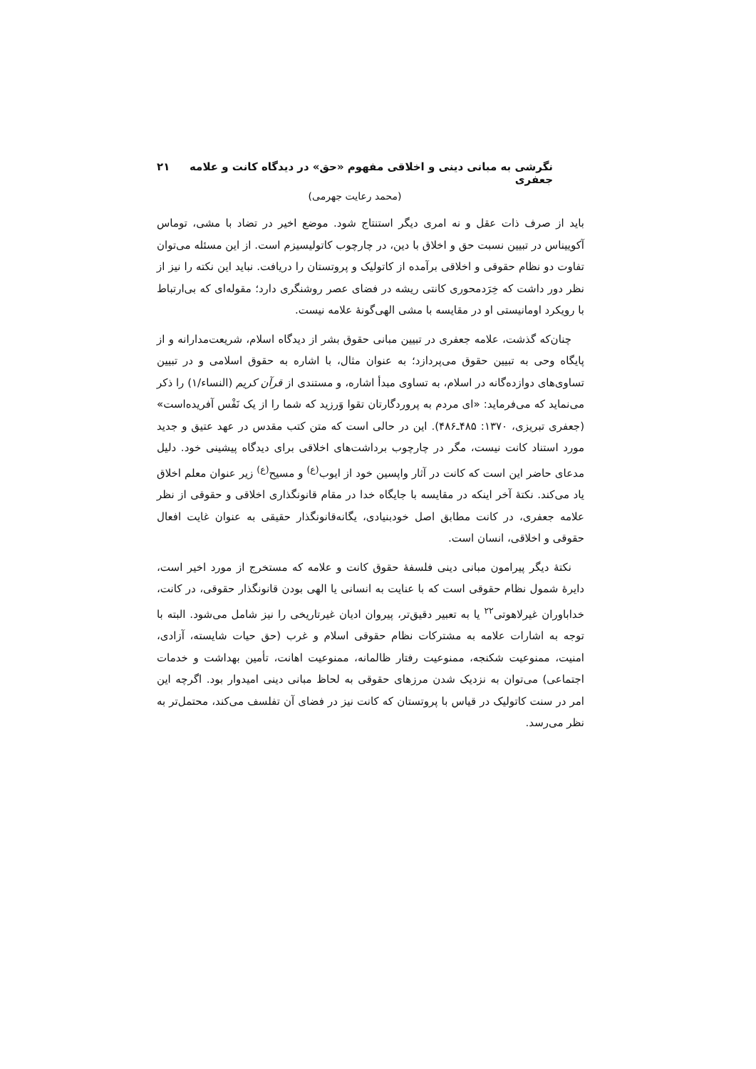نگرشی به مبانی دینی و اخلاقی مفهوم «حق» در دیدگاه کانت و علامه جعفری ۲۱
(محمد رعایت جهرمی)
باید از صرف ذات عقل و نه امری دیگر استنتاج شود. موضع اخیر در تضاد با مشی، توماس آکوییناس در تبیین نسبت حق و اخلاق با دین، در چارچوب کاتولیسیزم است. از این مسئله می‌توان تفاوت دو نظام حقوقی و اخلاقی برآمده از کاتولیک و پروتستان را دریافت. نباید این نکته را نیز از نظر دور داشت که خِرَدمحوری کانتی ریشه در فضای عصر روشنگری دارد؛ مقوله‌ای که بی‌ارتباط با رویکرد اومانیستی او در مقایسه با مشی الهی‌گونهٔ علامه نیست.
چنان‌که گذشت، علامه جعفری در تبیین مبانی حقوق بشر از دیدگاه اسلام، شریعت‌مدارانه و از پایگاه وحی به تبیین حقوق می‌پردازد؛ به عنوان مثال، با اشاره به حقوق اسلامی و در تبیین تساوی‌های دوازده‌گانه در اسلام، به تساوی مبدأ اشاره، و مستندی از قرآن کریم (النساء/۱) را ذکر می‌نماید که می‌فرماید: «ای مردم به پروردگارتان تقوا وَرزید که شما را از یک نَفْس آفریده‌است» (جعفری تبریزی، ۱۳۷۰: ۴۸۵ـ۴۸۶). این در حالی است که متن کتب مقدس در عهد عتیق و جدید مورد استناد کانت نیست، مگر در چارچوب برداشت‌های اخلاقی برای دیدگاه پیشینی خود. دلیل مدعای حاضر این است که کانت در آثار واپسین خود از ایوب<sup>(ع)</sup> و مسیح<sup>(ع)</sup> زیر عنوان معلم اخلاق یاد می‌کند. نکتهٔ آخر اینکه در مقایسه با جایگاه خدا در مقام قانونگذاری اخلاقی و حقوقی از نظر علامه جعفری، در کانت مطابق اصل خودبنیادی، یگانه‌قانونگذار حقیقی به عنوان غایت افعال حقوقی و اخلاقی، انسان است.
نکتهٔ دیگر پیرامون مبانی دینی فلسفهٔ حقوق کانت و علامه که مستخرج از مورد اخیر است، دایرهٔ شمول نظام حقوقی است که با عنایت به انسانی یا الهی بودن قانونگذار حقوقی، در کانت، خداباوران غیرلاهوتی<sup>۲۲</sup> یا به تعبیر دقیق‌تر، پیروان ادیان غیرتاریخی را نیز شامل می‌شود. البته با توجه به اشارات علامه به مشترکات نظام حقوقی اسلام و غرب (حق حیات شایسته، آزادی، امنیت، ممنوعیت شکنجه، ممنوعیت رفتار ظالمانه، ممنوعیت اهانت، تأمین بهداشت و خدمات اجتماعی) می‌توان به نزدیک شدن مرزهای حقوقی به لحاظ مبانی دینی امیدوار بود. اگرچه این امر در سنت کاتولیک در قیاس با پروتستان که کانت نیز در فضای آن تفلسف می‌کند، محتمل‌تر به نظر می‌رسد.